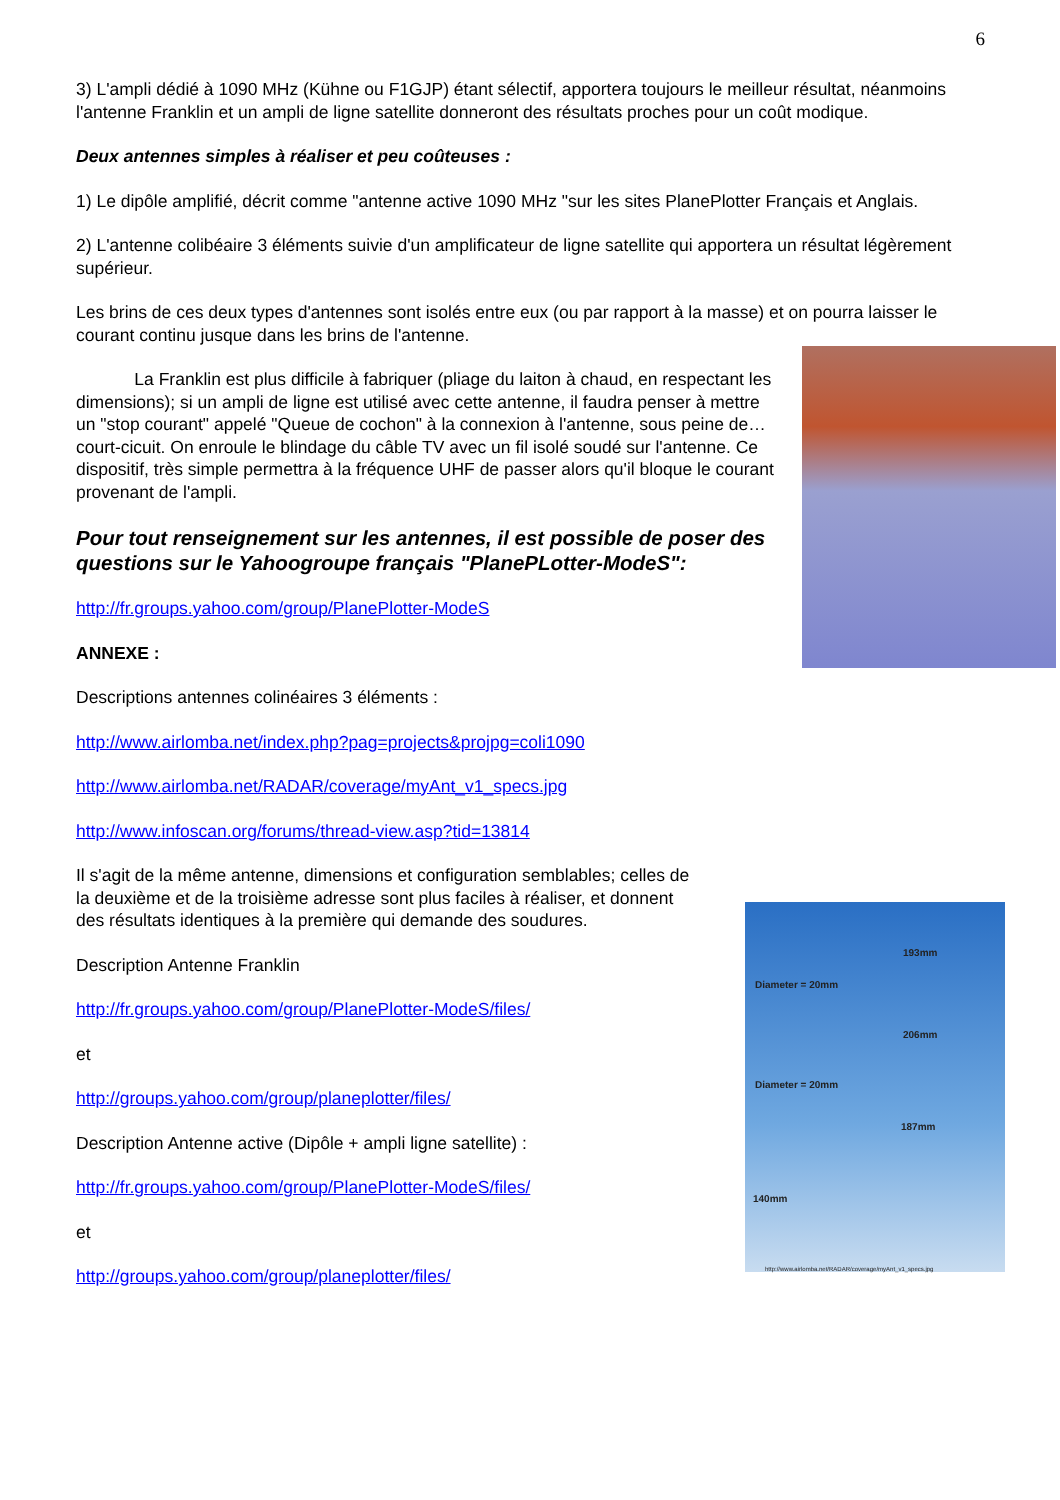6
3) L'ampli dédié à 1090 MHz (Kühne ou F1GJP) étant sélectif, apportera toujours le meilleur résultat, néanmoins l'antenne Franklin et un ampli de ligne satellite donneront des résultats proches pour un coût modique.
Deux antennes simples à réaliser et peu coûteuses :
1) Le dipôle amplifié, décrit comme "antenne active 1090 MHz "sur les sites PlanePlotter Français et Anglais.
2) L'antenne colibéaire 3 éléments suivie d'un amplificateur de ligne satellite qui apportera un résultat légèrement supérieur.
Les brins de ces deux types d'antennes sont isolés entre eux (ou par rapport à la masse) et on pourra laisser le courant continu jusque dans les brins de l'antenne.
La Franklin est plus difficile à fabriquer (pliage du laiton à chaud, en respectant les dimensions); si un ampli de ligne est utilisé avec cette antenne, il faudra penser à mettre un "stop courant" appelé "Queue de cochon" à la connexion à l'antenne, sous peine de… court-cicuit. On enroule le blindage du câble TV avec un fil isolé soudé sur l'antenne. Ce dispositif, très simple permettra à la fréquence UHF de passer alors qu'il bloque le courant provenant de l'ampli.
Pour tout renseignement sur les antennes, il est possible de poser des questions sur le Yahoogroupe français "PlanePLotter-ModeS":
http://fr.groups.yahoo.com/group/PlanePlotter-ModeS
ANNEXE :
Descriptions antennes colinéaires 3 éléments :
http://www.airlomba.net/index.php?pag=projects&projpg=coli1090
http://www.airlomba.net/RADAR/coverage/myAnt_v1_specs.jpg
http://www.infoscan.org/forums/thread-view.asp?tid=13814
Il s'agit de la même antenne, dimensions et configuration semblables; celles de la deuxième et de la troisième adresse sont plus faciles à réaliser, et donnent des résultats identiques à la première qui demande des soudures.
Description Antenne Franklin
http://fr.groups.yahoo.com/group/PlanePlotter-ModeS/files/
et
http://groups.yahoo.com/group/planeplotter/files/
Description Antenne active (Dipôle + ampli ligne satellite) :
http://fr.groups.yahoo.com/group/PlanePlotter-ModeS/files/
et
http://groups.yahoo.com/group/planeplotter/files/
193mm
Diameter = 20mm
206mm
Diameter = 20mm
187mm
140mm
http://www.airlomba.net/RADAR/coverage/myAnt_v1_specs.jpg